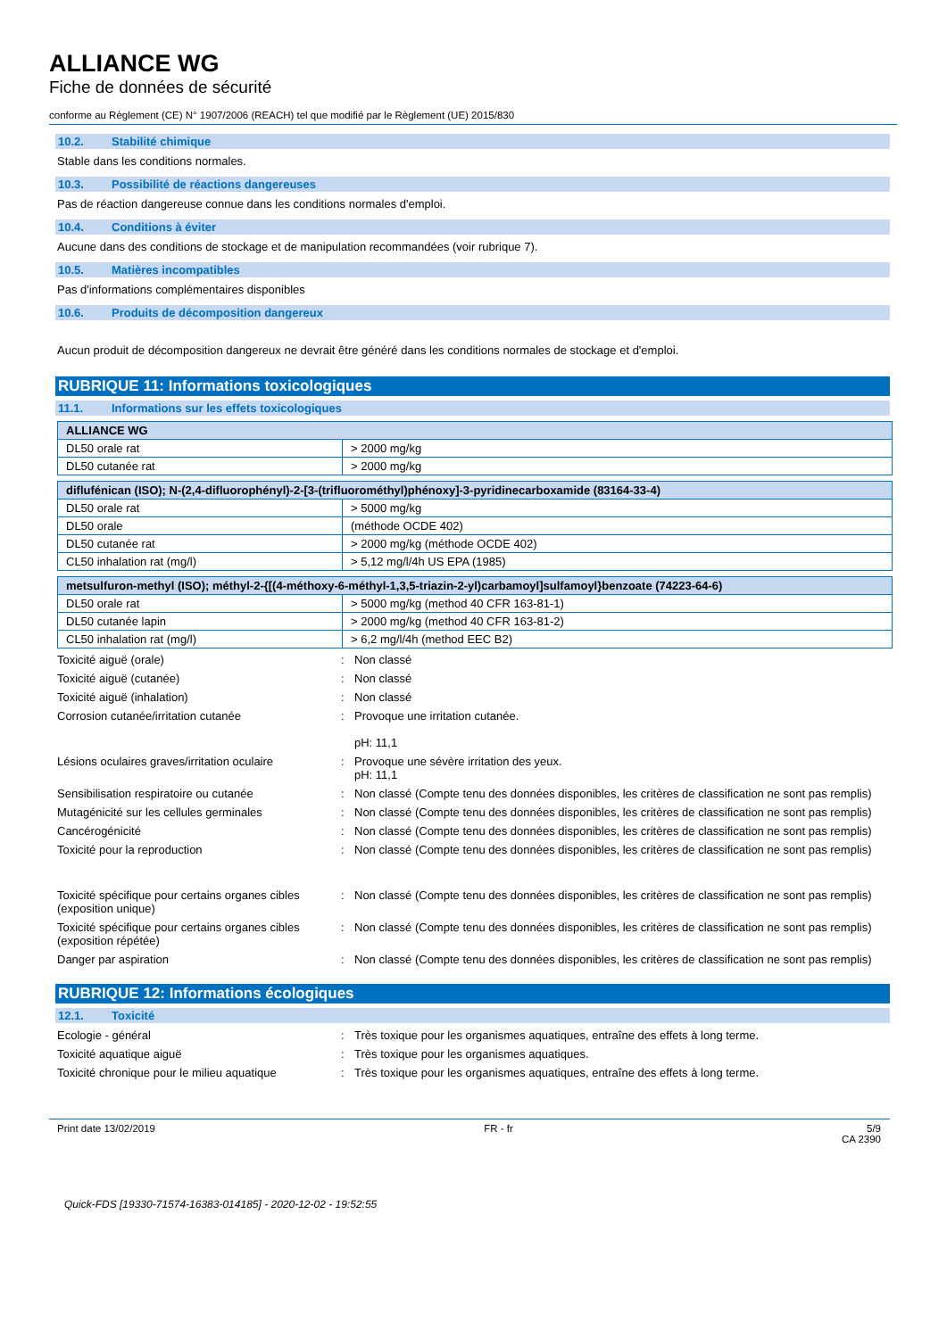ALLIANCE WG
Fiche de données de sécurité
conforme au Règlement (CE) N° 1907/2006 (REACH) tel que modifié par le Règlement (UE) 2015/830
10.2. Stabilité chimique
Stable dans les conditions normales.
10.3. Possibilité de réactions dangereuses
Pas de réaction dangereuse connue dans les conditions normales d'emploi.
10.4. Conditions à éviter
Aucune dans des conditions de stockage et de manipulation recommandées (voir rubrique 7).
10.5. Matières incompatibles
Pas d'informations complémentaires disponibles
10.6. Produits de décomposition dangereux
Aucun produit de décomposition dangereux ne devrait être généré dans les conditions normales de stockage et d'emploi.
RUBRIQUE 11: Informations toxicologiques
11.1. Informations sur les effets toxicologiques
| ALLIANCE WG | |
| DL50 orale rat | > 2000 mg/kg |
| DL50 cutanée rat | > 2000 mg/kg |
| diflufénican (ISO); N-(2,4-difluorophényl)-2-[3-(trifluorométhyl)phénoxy]-3-pyridinecarboxamide (83164-33-4) | |
| DL50 orale rat | > 5000 mg/kg |
| DL50 orale | (méthode OCDE 402) |
| DL50 cutanée rat | > 2000 mg/kg (méthode OCDE 402) |
| CL50 inhalation rat (mg/l) | > 5,12 mg/l/4h US EPA (1985) |
| metsulfuron-methyl (ISO); méthyl-2-{[(4-méthoxy-6-méthyl-1,3,5-triazin-2-yl)carbamoyl]sulfamoyl}benzoate (74223-64-6) | |
| DL50 orale rat | > 5000 mg/kg (method 40 CFR 163-81-1) |
| DL50 cutanée lapin | > 2000 mg/kg (method 40 CFR 163-81-2) |
| CL50 inhalation rat (mg/l) | > 6,2 mg/l/4h (method EEC B2) |
Toxicité aiguë (orale)
:
Non classé
Toxicité aiguë (cutanée)
:
Non classé
Toxicité aiguë (inhalation)
:
Non classé
Corrosion cutanée/irritation cutanée
:
Provoque une irritation cutanée.
pH: 11,1
Lésions oculaires graves/irritation oculaire
:
Provoque une sévère irritation des yeux.
pH: 11,1
Sensibilisation respiratoire ou cutanée
:
Non classé (Compte tenu des données disponibles, les critères de classification ne sont pas remplis)
Mutagénicité sur les cellules germinales
:
Non classé (Compte tenu des données disponibles, les critères de classification ne sont pas remplis)
Cancérogénicité
:
Non classé (Compte tenu des données disponibles, les critères de classification ne sont pas remplis)
Toxicité pour la reproduction
:
Non classé (Compte tenu des données disponibles, les critères de classification ne sont pas remplis)
Toxicité spécifique pour certains organes cibles (exposition unique)
:
Non classé (Compte tenu des données disponibles, les critères de classification ne sont pas remplis)
Toxicité spécifique pour certains organes cibles (exposition répétée)
:
Non classé (Compte tenu des données disponibles, les critères de classification ne sont pas remplis)
Danger par aspiration
:
Non classé (Compte tenu des données disponibles, les critères de classification ne sont pas remplis)
RUBRIQUE 12: Informations écologiques
12.1. Toxicité
Ecologie - général
:
Très toxique pour les organismes aquatiques, entraîne des effets à long terme.
Toxicité aquatique aiguë
:
Très toxique pour les organismes aquatiques.
Toxicité chronique pour le milieu aquatique
:
Très toxique pour les organismes aquatiques, entraîne des effets à long terme.
Print date 13/02/2019 FR - fr 5/9
CA 2390
Quick-FDS [19330-71574-16383-014185] - 2020-12-02 - 19:52:55